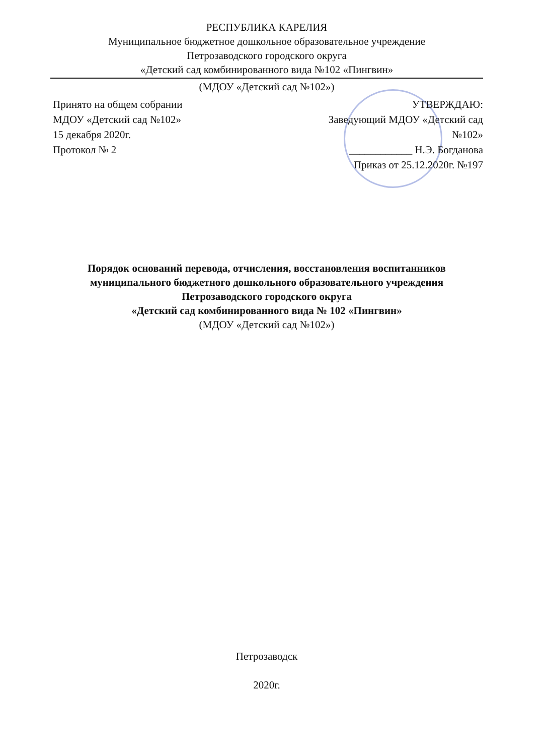РЕСПУБЛИКА КАРЕЛИЯ
Муниципальное бюджетное дошкольное образовательное учреждение
Петрозаводского городского округа
«Детский сад комбинированного вида №102 «Пингвин»
(МДОУ «Детский сад №102»)
Принято на общем собрании
МДОУ «Детский сад №102»
15 декабря 2020г.
Протокол № 2
УТВЕРЖДАЮ:
Заведующий МДОУ «Детский сад
№102»
____________ Н.Э. Богданова
Приказ от 25.12.2020г. №197
Порядок оснований перевода, отчисления, восстановления воспитанников муниципального бюджетного дошкольного образовательного учреждения
Петрозаводского городского округа
«Детский сад комбинированного вида № 102 «Пингвин»
(МДОУ «Детский сад №102»)
Петрозаводск
2020г.